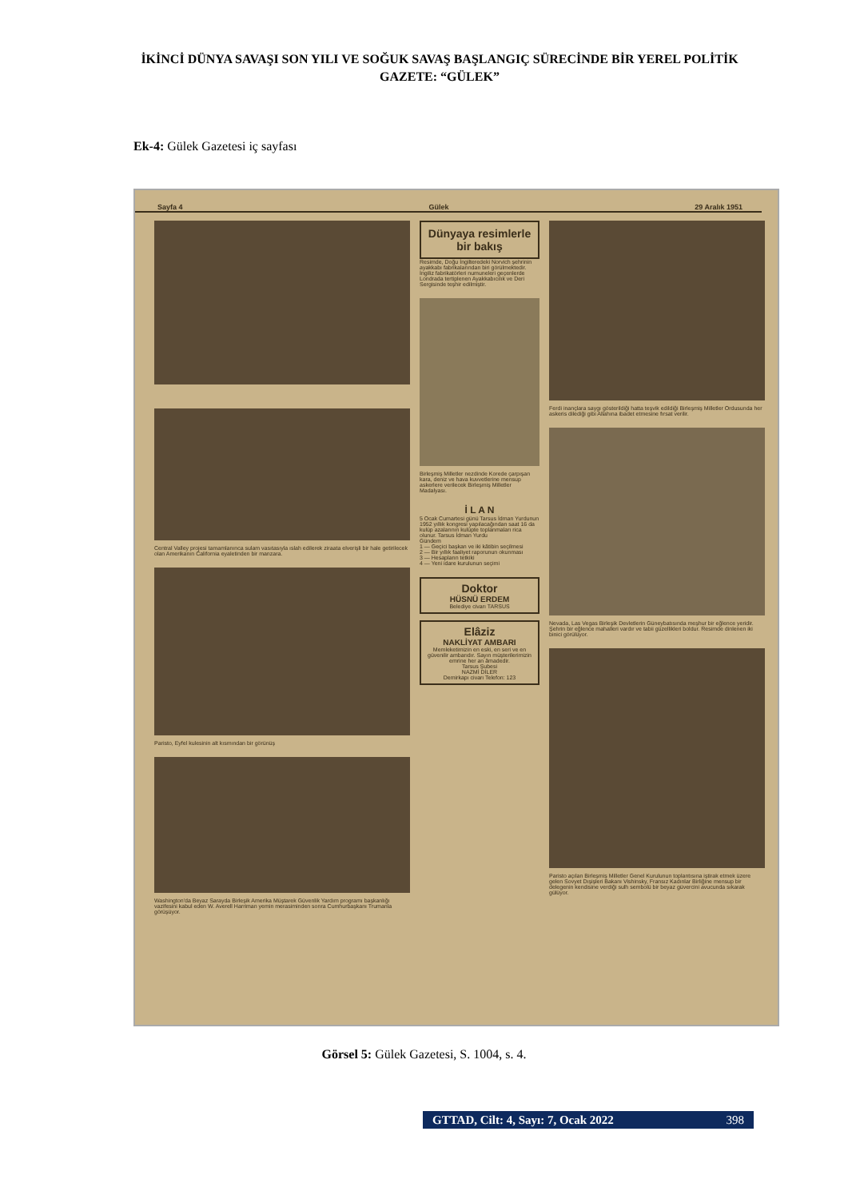İKİNCİ DÜNYA SAVAŞI SON YILI VE SOĞUK SAVAŞ BAŞLANGIÇ SÜRECİNDE BİR YEREL POLİTİK GAZETE: “GÜLEK”
Ek-4: Gülek Gazetesi iç sayfası
Sayfa 4 Gülek 29 Aralık 1951
Central Valley projesi tamamlanınca sulam vasıtasıyla ıslah edilerek ziraata elverişli bir hale getirilecek olan Amerikanın California eyaletinden bir manzara.
Paristo, Eyfel kulesinin alt kısmından bir görünüş
Washington'da Beyaz Sarayda Birleşik Amerika Müştarek Güvenlik Yardım programı başkanlığı vazifesini kabul eden W. Averell Harriman yemin merasiminden sonra Cumhurbaşkanı Trumanla görüşüyor.
Dünyaya resimlerle bir bakış
Resimde, Doğu İngilteredeki Norvich şehrinin ayakkabı fabrikalarından biri görülmektedir. İngiliz fabrikatörleri numuneleri geçenlerde Londrada tertiplenen Ayakkabıcılık ve Deri Sergisinde teşhir edilmiştir.
Birleşmiş Milletler nezdinde Korede çarpışan kara, deniz ve hava kuvvetlerine mensup askerlere verilecek Birleşmiş Milletler Madalyası.
İ L A N
5 Ocak Cumartesi günü Tarsus İdman Yurdunun 1952 yıllık kongresi yapılacağından saat 16 da kulüp azalarının kulüpte toplanmaları rica olunur. Tarsus İdman Yurdu
Gündem
1 — Geçici başkan ve iki kâtibin seçilmesi
2 — Bir yıllık faaliyet raporunun okunması
3 — Hesapların tetkiki
4 — Yeni idare kurulunun seçimi
Doktor
HÜSNÜ ERDEM
Belediye civarı TARSUS
Elâziz
NAKLİYAT AMBARI
Memleketimizin en eski, en seri ve en güvenilir ambarıdır. Sayın müşterilerimizin emrine her an âmadedir.
Tarsus Şubesi
NAZMİ DİLER
Demirkapı civarı Telefon: 123
Ferdi inançlara saygı gösterildiği hatta teşvik edildiği Birleşmiş Milletler Ordusunda her askeris dilediği gibi Allahına ibadet etmesine fırsat verilir.
Nevada, Las Vegas Birleşik Devletlerin Güneybatısında meşhur bir eğlence yeridir. Şehrin bir eğlence mahalleri vardır ve tabii güzellikleri boldur. Resimde dinlenen iki binici görülüyor.
Paristo açılan Birleşmiş Milletler Genel Kurulunun toplantısına iştirak etmek üzere gelen Sovyet Dışişleri Bakanı Vishinsky, Fransız Kadınlar Birliğine mensup bir delegenin kendisine verdiği sulh sembolü bir beyaz güvercini avucunda sıkarak gülüyor.
Görsel 5: Gülek Gazetesi, S. 1004, s. 4.
GTTAD, Cilt: 4, Sayı: 7, Ocak 2022 398